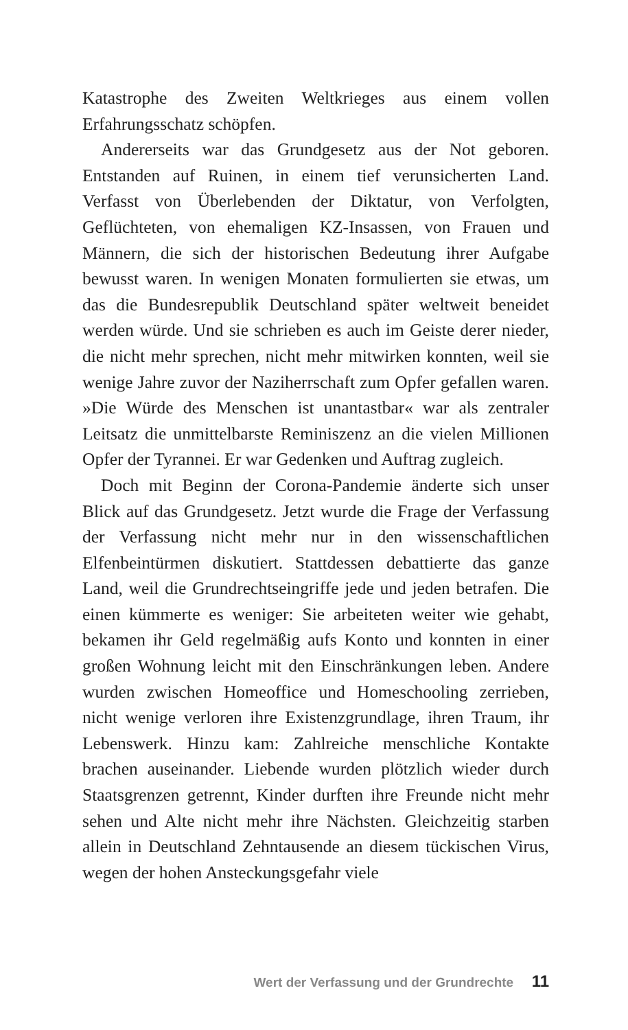Katastrophe des Zweiten Weltkrieges aus einem vollen Erfahrungsschatz schöpfen.
Andererseits war das Grundgesetz aus der Not geboren. Entstanden auf Ruinen, in einem tief verunsicherten Land. Verfasst von Überlebenden der Diktatur, von Verfolgten, Geflüchteten, von ehemaligen KZ-Insassen, von Frauen und Männern, die sich der historischen Bedeutung ihrer Aufgabe bewusst waren. In wenigen Monaten formulierten sie etwas, um das die Bundesrepublik Deutschland später weltweit beneidet werden würde. Und sie schrieben es auch im Geiste derer nieder, die nicht mehr sprechen, nicht mehr mitwirken konnten, weil sie wenige Jahre zuvor der Naziherrschaft zum Opfer gefallen waren. »Die Würde des Menschen ist unantastbar« war als zentraler Leitsatz die unmittelbarste Reminiszenz an die vielen Millionen Opfer der Tyrannei. Er war Gedenken und Auftrag zugleich.
Doch mit Beginn der Corona-Pandemie änderte sich unser Blick auf das Grundgesetz. Jetzt wurde die Frage der Verfassung der Verfassung nicht mehr nur in den wissenschaftlichen Elfenbeintürmen diskutiert. Stattdessen debattierte das ganze Land, weil die Grundrechtseingriffe jede und jeden betrafen. Die einen kümmerte es weniger: Sie arbeiteten weiter wie gehabt, bekamen ihr Geld regelmäßig aufs Konto und konnten in einer großen Wohnung leicht mit den Einschränkungen leben. Andere wurden zwischen Homeoffice und Homeschooling zerrieben, nicht wenige verloren ihre Existenzgrundlage, ihren Traum, ihr Lebenswerk. Hinzu kam: Zahlreiche menschliche Kontakte brachen auseinander. Liebende wurden plötzlich wieder durch Staatsgrenzen getrennt, Kinder durften ihre Freunde nicht mehr sehen und Alte nicht mehr ihre Nächsten. Gleichzeitig starben allein in Deutschland Zehntausende an diesem tückischen Virus, wegen der hohen Ansteckungsgefahr viele
Wert der Verfassung und der Grundrechte 11